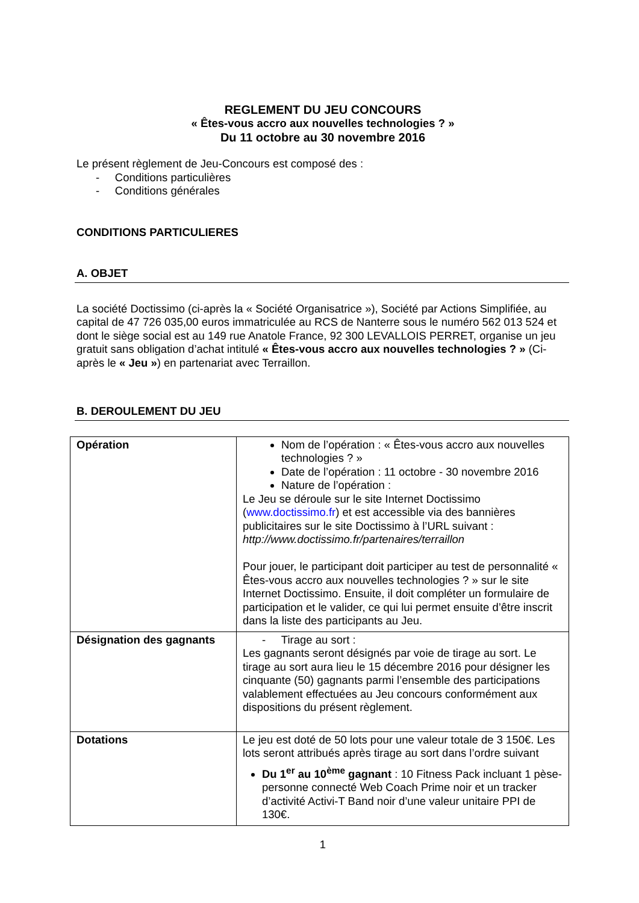REGLEMENT DU JEU CONCOURS
« Êtes-vous accro aux nouvelles technologies ? »
Du 11 octobre au 30 novembre 2016
Le présent règlement de Jeu-Concours est composé des :
- Conditions particulières
- Conditions générales
CONDITIONS PARTICULIERES
A. OBJET
La société Doctissimo (ci-après la « Société Organisatrice »), Société par Actions Simplifiée, au capital de 47 726 035,00 euros immatriculée au RCS de Nanterre sous le numéro 562 013 524 et dont le siège social est au 149 rue Anatole France, 92 300 LEVALLOIS PERRET, organise un jeu gratuit sans obligation d’achat intitulé « Êtes-vous accro aux nouvelles technologies ? » (Ci-après le « Jeu ») en partenariat avec Terraillon.
B. DEROULEMENT DU JEU
| Opération | Nom de l’opération : « Êtes-vous accro aux nouvelles technologies ? » Date de l’opération : 11 octobre - 30 novembre 2016 Nature de l’opération : Le Jeu se déroule sur le site Internet Doctissimo ( www.doctissimo.fr ) et est accessible via des bannières publicitaires sur le site Doctissimo à l’URL suivant : http://www.doctissimo.fr/partenaires/terraillon Pour jouer, le participant doit participer au test de personnalité « Êtes-vous accro aux nouvelles technologies ? » sur le site Internet Doctissimo. Ensuite, il doit compléter un formulaire de participation et le valider, ce qui lui permet ensuite d’être inscrit dans la liste des participants au Jeu. |
| Désignation des gagnants | - Tirage au sort : Les gagnants seront désignés par voie de tirage au sort. Le tirage au sort aura lieu le 15 décembre 2016 pour désigner les cinquante (50) gagnants parmi l’ensemble des participations valablement effectuées au Jeu concours conformément aux dispositions du présent règlement. |
| Dotations | Le jeu est doté de 50 lots pour une valeur totale de 3 150€. Les lots seront attribués après tirage au sort dans l’ordre suivant Du 1<sup>er</sup> au 10<sup>ème</sup> gagnant : 10 Fitness Pack incluant 1 pèse-personne connecté Web Coach Prime noir et un tracker d’activité Activi-T Band noir d’une valeur unitaire PPI de 130€. |
1